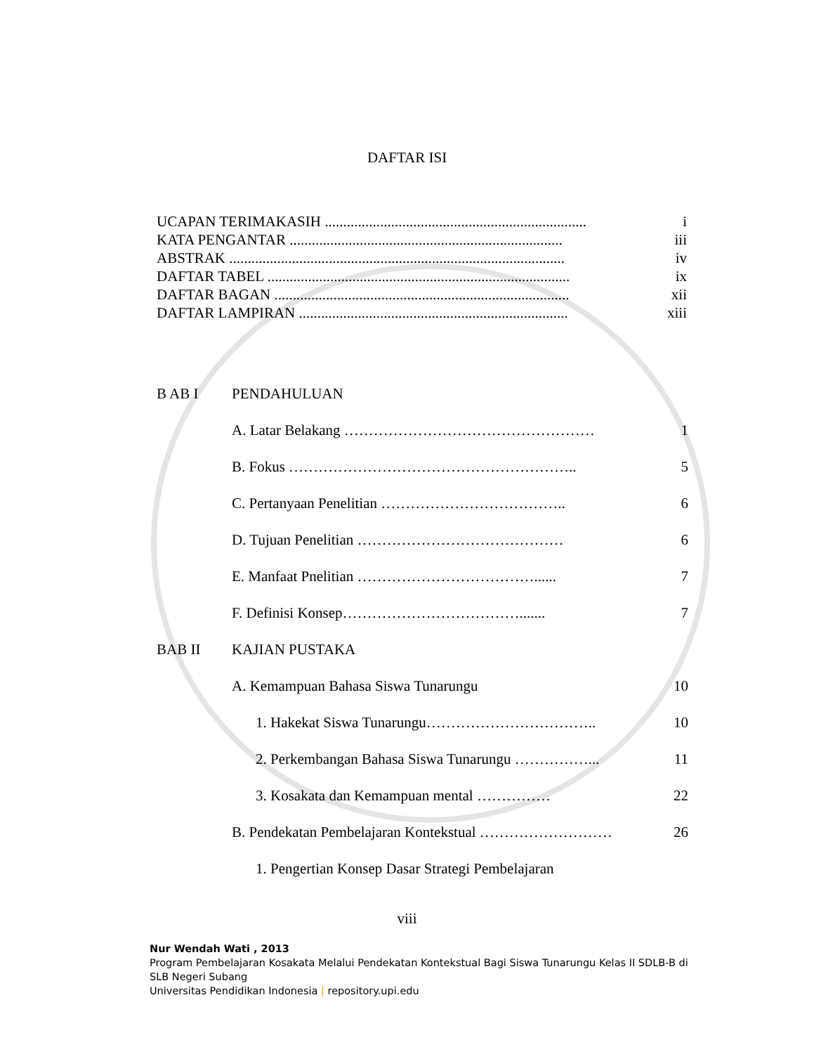DAFTAR ISI
UCAPAN TERIMAKASIH ....................................................................... i
KATA PENGANTAR .......................................................................... iii
ABSTRAK ........................................................................................... iv
DAFTAR TABEL .................................................................................. ix
DAFTAR BAGAN ................................................................................ xii
DAFTAR LAMPIRAN ......................................................................... xiii
B AB I PENDAHULUAN
A. Latar Belakang …………………………………………… 1
B. Fokus ………………………………………………….. 5
C. Pertanyaan Penelitian ……………………………….. 6
D. Tujuan Penelitian …………………………………… 6
E. Manfaat Pnelitian ………………………………...... 7
F. Definisi Konsep………………………………....... 7
BAB II KAJIAN PUSTAKA
A. Kemampuan Bahasa Siswa Tunarungu 10
1. Hakekat Siswa Tunarungu…………………………….. 10
2. Perkembangan Bahasa Siswa Tunarungu ……………... 11
3. Kosakata dan Kemampuan mental …………… 22
B. Pendekatan Pembelajaran Kontekstual ……………………… 26
1. Pengertian Konsep Dasar Strategi Pembelajaran
viii
Nur Wendah Wati , 2013
Program Pembelajaran Kosakata Melalui Pendekatan Kontekstual Bagi Siswa Tunarungu Kelas II SDLB-B di SLB Negeri Subang
Universitas Pendidikan Indonesia | repository.upi.edu